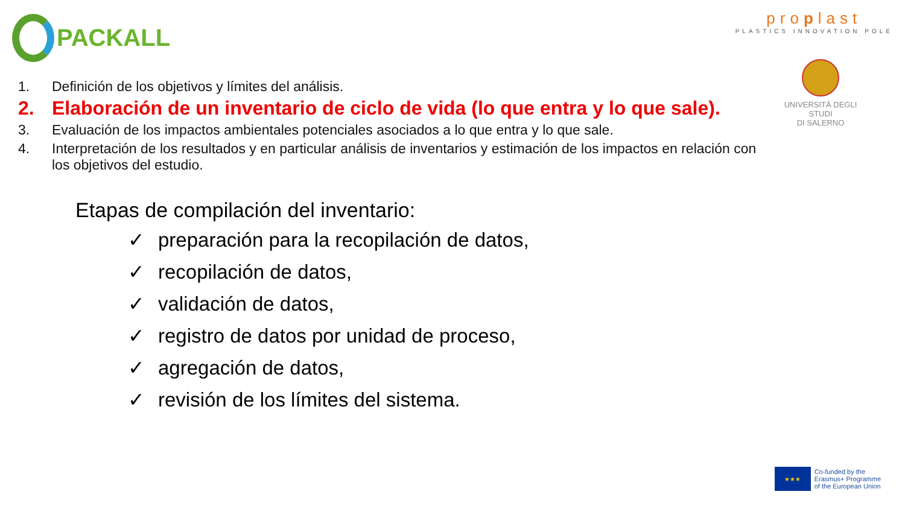PACKALL
proplast
PLASTICS INNOVATION POLE
UNIVERSITÀ DEGLI STUDI
DI SALERNO
1. Definición de los objetivos y límites del análisis.
2. Elaboración de un inventario de ciclo de vida (lo que entra y lo que sale).
3. Evaluación de los impactos ambientales potenciales asociados a lo que entra y lo que sale.
4. Interpretación de los resultados y en particular análisis de inventarios y estimación de los impactos en relación con los objetivos del estudio.
Etapas de compilación del inventario:
✓ preparación para la recopilación de datos,
✓ recopilación de datos,
✓ validación de datos,
✓ registro de datos por unidad de proceso,
✓ agregación de datos,
✓ revisión de los límites del sistema.
★★★
Co-funded by the
Erasmus+ Programme
of the European Union